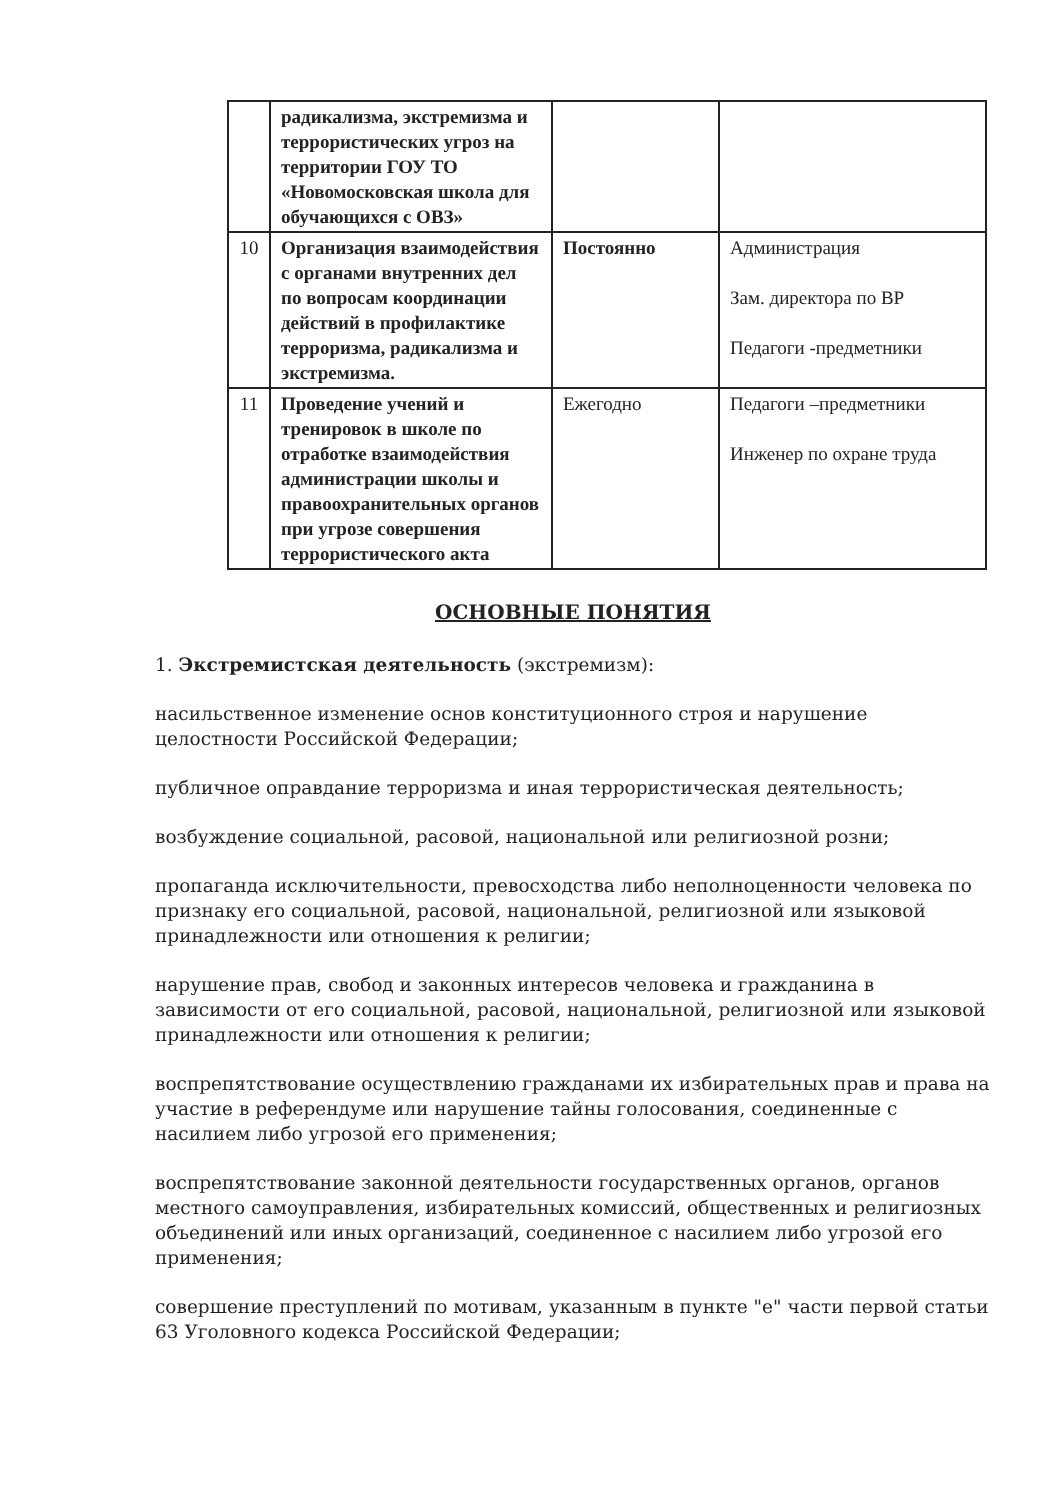| | радикализма, экстремизма и террористических угроз на территории ГОУ ТО «Новомосковская школа для обучающихся с ОВЗ» | | |
| 10 | Организация взаимодействия с органами внутренних дел по вопросам координации действий в профилактике терроризма, радикализма и экстремизма. | Постоянно | Администрация Зам. директора по ВР Педагоги -предметники |
| 11 | Проведение учений и тренировок в школе по отработке взаимодействия администрации школы и правоохранительных органов при угрозе совершения террористического акта | Ежегодно | Педагоги –предметники Инженер по охране труда |
ОСНОВНЫЕ ПОНЯТИЯ
1. Экстремистская деятельность (экстремизм):
насильственное изменение основ конституционного строя и нарушение целостности Российской Федерации;
публичное оправдание терроризма и иная террористическая деятельность;
возбуждение социальной, расовой, национальной или религиозной розни;
пропаганда исключительности, превосходства либо неполноценности человека по признаку его социальной, расовой, национальной, религиозной или языковой принадлежности или отношения к религии;
нарушение прав, свобод и законных интересов человека и гражданина в зависимости от его социальной, расовой, национальной, религиозной или языковой принадлежности или отношения к религии;
воспрепятствование осуществлению гражданами их избирательных прав и права на участие в референдуме или нарушение тайны голосования, соединенные с насилием либо угрозой его применения;
воспрепятствование законной деятельности государственных органов, органов местного самоуправления, избирательных комиссий, общественных и религиозных объединений или иных организаций, соединенное с насилием либо угрозой его применения;
совершение преступлений по мотивам, указанным в пункте "е" части первой статьи 63 Уголовного кодекса Российской Федерации;